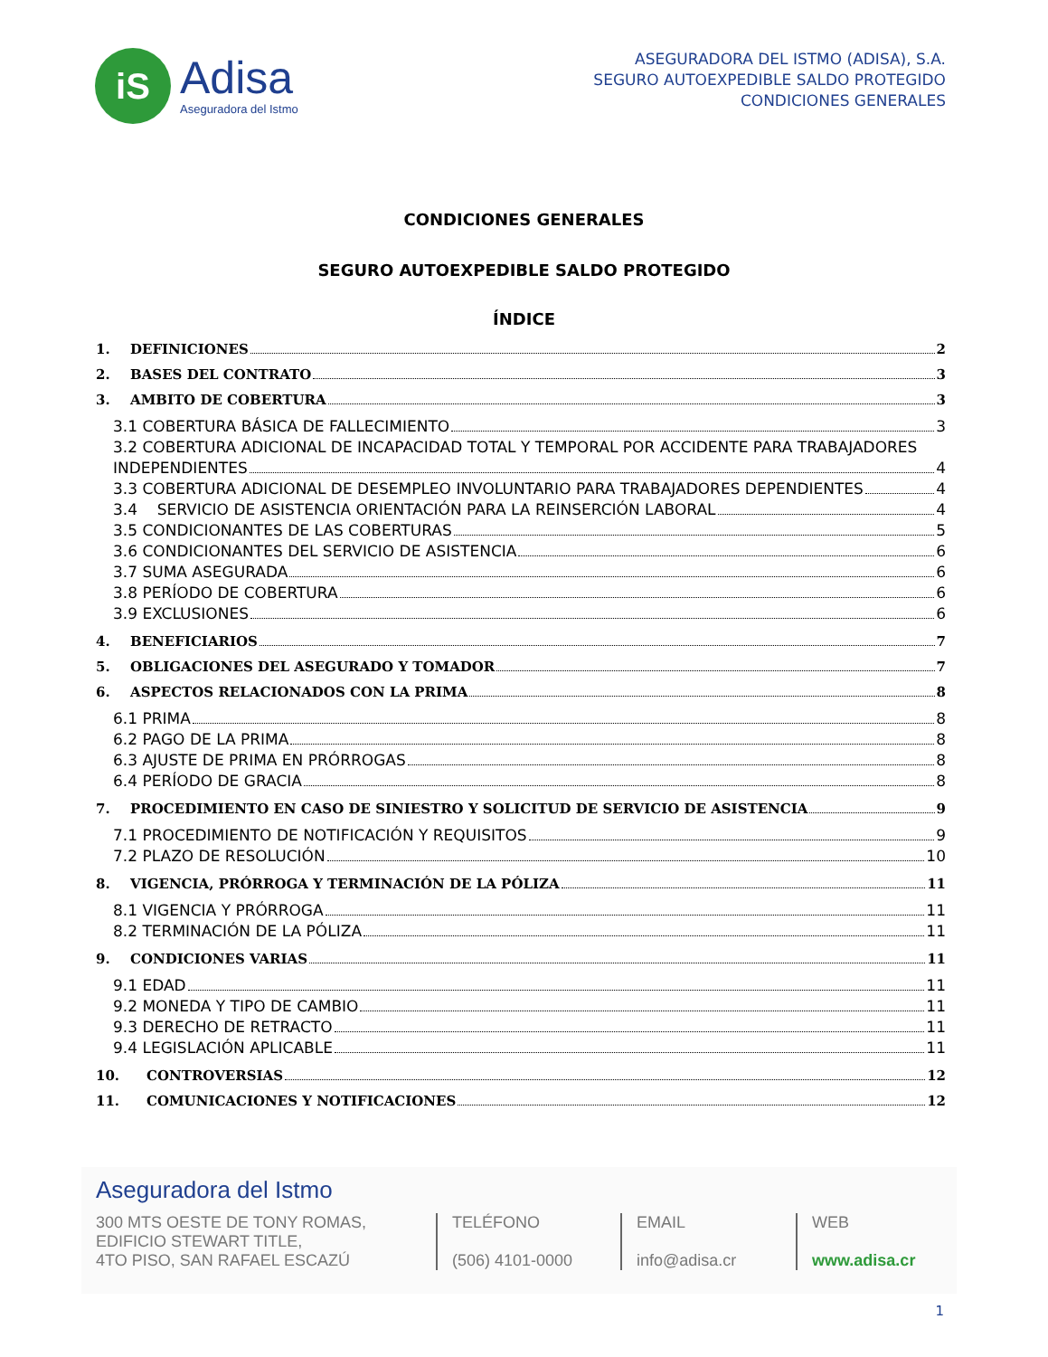iS
Adisa
Aseguradora del Istmo
ASEGURADORA DEL ISTMO (ADISA), S.A.
SEGURO AUTOEXPEDIBLE SALDO PROTEGIDO
CONDICIONES GENERALES
CONDICIONES GENERALES
SEGURO AUTOEXPEDIBLE SALDO PROTEGIDO
ÍNDICE
1. DEFINICIONES 2
2. BASES DEL CONTRATO 3
3. AMBITO DE COBERTURA 3
3.1 COBERTURA BÁSICA DE FALLECIMIENTO 3
3.2 COBERTURA ADICIONAL DE INCAPACIDAD TOTAL Y TEMPORAL POR ACCIDENTE PARA TRABAJADORES
INDEPENDIENTES 4
3.3 COBERTURA ADICIONAL DE DESEMPLEO INVOLUNTARIO PARA TRABAJADORES DEPENDIENTES 4
3.4 SERVICIO DE ASISTENCIA ORIENTACIÓN PARA LA REINSERCIÓN LABORAL 4
3.5 CONDICIONANTES DE LAS COBERTURAS 5
3.6 CONDICIONANTES DEL SERVICIO DE ASISTENCIA 6
3.7 SUMA ASEGURADA 6
3.8 PERÍODO DE COBERTURA 6
3.9 EXCLUSIONES 6
4. BENEFICIARIOS 7
5. OBLIGACIONES DEL ASEGURADO Y TOMADOR 7
6. ASPECTOS RELACIONADOS CON LA PRIMA 8
6.1 PRIMA 8
6.2 PAGO DE LA PRIMA 8
6.3 AJUSTE DE PRIMA EN PRÓRROGAS 8
6.4 PERÍODO DE GRACIA 8
7. PROCEDIMIENTO EN CASO DE SINIESTRO Y SOLICITUD DE SERVICIO DE ASISTENCIA 9
7.1 PROCEDIMIENTO DE NOTIFICACIÓN Y REQUISITOS 9
7.2 PLAZO DE RESOLUCIÓN 10
8. VIGENCIA, PRÓRROGA Y TERMINACIÓN DE LA PÓLIZA 11
8.1 VIGENCIA Y PRÓRROGA 11
8.2 TERMINACIÓN DE LA PÓLIZA 11
9. CONDICIONES VARIAS 11
9.1 EDAD 11
9.2 MONEDA Y TIPO DE CAMBIO 11
9.3 DERECHO DE RETRACTO 11
9.4 LEGISLACIÓN APLICABLE 11
10. CONTROVERSIAS 12
11. COMUNICACIONES Y NOTIFICACIONES 12
Aseguradora del Istmo
300 MTS OESTE DE TONY ROMAS,
EDIFICIO STEWART TITLE,
4TO PISO, SAN RAFAEL ESCAZÚ
TELÉFONO
(506) 4101-0000
EMAIL
info@adisa.cr
WEB
www.adisa.cr
1